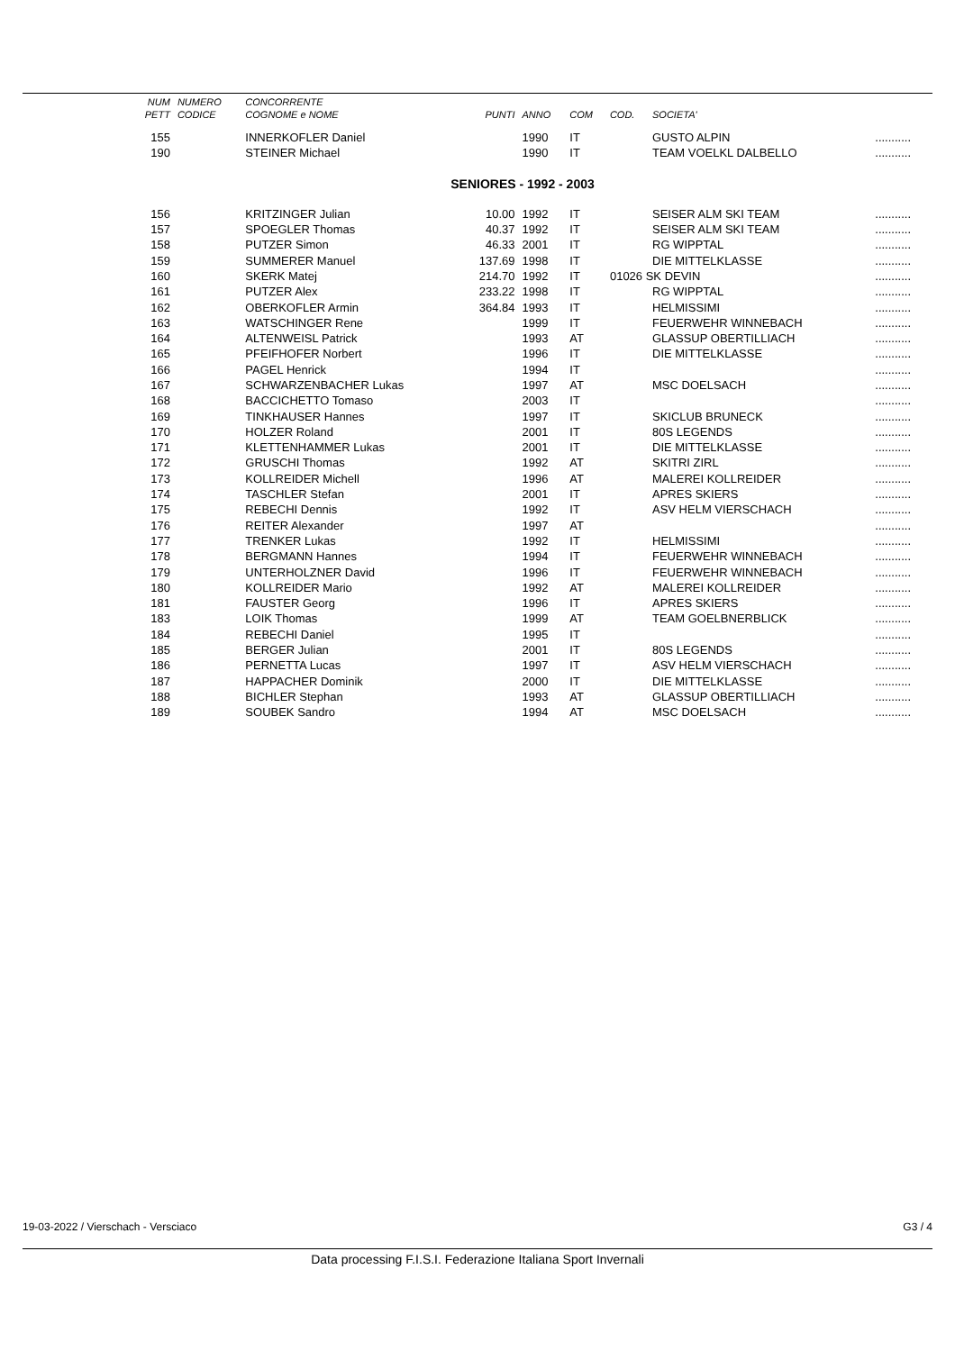| NUM | NUMERO | CONCORRENTE | | | | | | |
| --- | --- | --- | --- | --- | --- | --- | --- | --- |
| PETT | CODICE | COGNOME e NOME | PUNTI | ANNO | COM | COD. | SOCIETA' | |
| 155 | | INNERKOFLER Daniel | | 1990 | IT | | GUSTO ALPIN | ........... |
| 190 | | STEINER Michael | | 1990 | IT | | TEAM VOELKL DALBELLO | ........... |
| SENIORES - 1992 - 2003 | | | | | | | | |
| 156 | | KRITZINGER Julian | 10.00 | 1992 | IT | | SEISER ALM SKI TEAM | ........... |
| 157 | | SPOEGLER Thomas | 40.37 | 1992 | IT | | SEISER ALM SKI TEAM | ........... |
| 158 | | PUTZER Simon | 46.33 | 2001 | IT | | RG WIPPTAL | ........... |
| 159 | | SUMMERER Manuel | 137.69 | 1998 | IT | | DIE MITTELKLASSE | ........... |
| 160 | | SKERK Matej | 214.70 | 1992 | IT | 01026 SK DEVIN | | ........... |
| 161 | | PUTZER Alex | 233.22 | 1998 | IT | | RG WIPPTAL | ........... |
| 162 | | OBERKOFLER Armin | 364.84 | 1993 | IT | | HELMISSIMI | ........... |
| 163 | | WATSCHINGER Rene | | 1999 | IT | | FEUERWEHR WINNEBACH | ........... |
| 164 | | ALTENWEISL Patrick | | 1993 | AT | | GLASSUP OBERTILLIACH | ........... |
| 165 | | PFEIFHOFER Norbert | | 1996 | IT | | DIE MITTELKLASSE | ........... |
| 166 | | PAGEL Henrick | | 1994 | IT | | | ........... |
| 167 | | SCHWARZENBACHER Lukas | | 1997 | AT | | MSC DOELSACH | ........... |
| 168 | | BACCICHETTO Tomaso | | 2003 | IT | | | ........... |
| 169 | | TINKHAUSER Hannes | | 1997 | IT | | SKICLUB BRUNECK | ........... |
| 170 | | HOLZER Roland | | 2001 | IT | | 80S LEGENDS | ........... |
| 171 | | KLETTENHAMMER Lukas | | 2001 | IT | | DIE MITTELKLASSE | ........... |
| 172 | | GRUSCHI Thomas | | 1992 | AT | | SKITRI ZIRL | ........... |
| 173 | | KOLLREIDER Michell | | 1996 | AT | | MALEREI KOLLREIDER | ........... |
| 174 | | TASCHLER Stefan | | 2001 | IT | | APRES SKIERS | ........... |
| 175 | | REBECHI Dennis | | 1992 | IT | | ASV HELM VIERSCHACH | ........... |
| 176 | | REITER Alexander | | 1997 | AT | | | ........... |
| 177 | | TRENKER Lukas | | 1992 | IT | | HELMISSIMI | ........... |
| 178 | | BERGMANN Hannes | | 1994 | IT | | FEUERWEHR WINNEBACH | ........... |
| 179 | | UNTERHOLZNER David | | 1996 | IT | | FEUERWEHR WINNEBACH | ........... |
| 180 | | KOLLREIDER Mario | | 1992 | AT | | MALEREI KOLLREIDER | ........... |
| 181 | | FAUSTER Georg | | 1996 | IT | | APRES SKIERS | ........... |
| 183 | | LOIK Thomas | | 1999 | AT | | TEAM GOELBNERBLICK | ........... |
| 184 | | REBECHI Daniel | | 1995 | IT | | | ........... |
| 185 | | BERGER Julian | | 2001 | IT | | 80S LEGENDS | ........... |
| 186 | | PERNETTA Lucas | | 1997 | IT | | ASV HELM VIERSCHACH | ........... |
| 187 | | HAPPACHER Dominik | | 2000 | IT | | DIE MITTELKLASSE | ........... |
| 188 | | BICHLER Stephan | | 1993 | AT | | GLASSUP OBERTILLIACH | ........... |
| 189 | | SOUBEK Sandro | | 1994 | AT | | MSC DOELSACH | ........... |
19-03-2022 / Vierschach - Versciaco G3 / 4
Data processing F.I.S.I. Federazione Italiana Sport Invernali